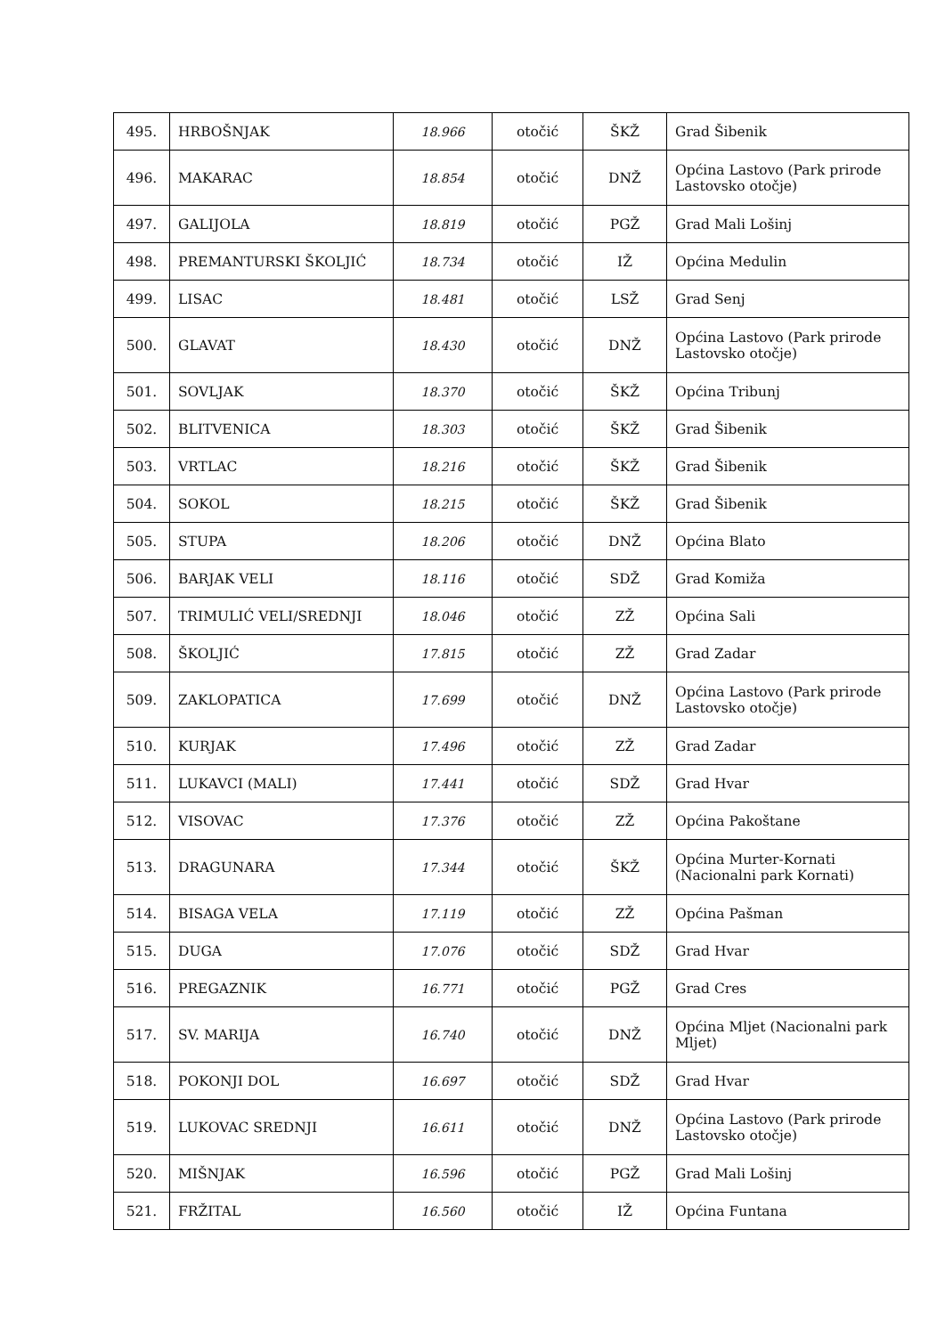| 495. | HRBOŠNJAK | 18.966 | otočić | ŠKŽ | Grad Šibenik |
| 496. | MAKARAC | 18.854 | otočić | DNŽ | Općina Lastovo (Park prirode Lastovsko otočje) |
| 497. | GALIJOLA | 18.819 | otočić | PGŽ | Grad Mali Lošinj |
| 498. | PREMANTURSKI ŠKOLJIĆ | 18.734 | otočić | IŽ | Općina Medulin |
| 499. | LISAC | 18.481 | otočić | LSŽ | Grad Senj |
| 500. | GLAVAT | 18.430 | otočić | DNŽ | Općina Lastovo (Park prirode Lastovsko otočje) |
| 501. | SOVLJAK | 18.370 | otočić | ŠKŽ | Općina Tribunj |
| 502. | BLITVENICA | 18.303 | otočić | ŠKŽ | Grad Šibenik |
| 503. | VRTLAC | 18.216 | otočić | ŠKŽ | Grad Šibenik |
| 504. | SOKOL | 18.215 | otočić | ŠKŽ | Grad Šibenik |
| 505. | STUPA | 18.206 | otočić | DNŽ | Općina Blato |
| 506. | BARJAK VELI | 18.116 | otočić | SDŽ | Grad Komiža |
| 507. | TRIMULIĆ VELI/SREDNJI | 18.046 | otočić | ZŽ | Općina Sali |
| 508. | ŠKOLJIĆ | 17.815 | otočić | ZŽ | Grad Zadar |
| 509. | ZAKLOPATICA | 17.699 | otočić | DNŽ | Općina Lastovo (Park prirode Lastovsko otočje) |
| 510. | KURJAK | 17.496 | otočić | ZŽ | Grad Zadar |
| 511. | LUKAVCI (MALI) | 17.441 | otočić | SDŽ | Grad Hvar |
| 512. | VISOVAC | 17.376 | otočić | ZŽ | Općina Pakoštane |
| 513. | DRAGUNARA | 17.344 | otočić | ŠKŽ | Općina Murter-Kornati (Nacionalni park Kornati) |
| 514. | BISAGA VELA | 17.119 | otočić | ZŽ | Općina Pašman |
| 515. | DUGA | 17.076 | otočić | SDŽ | Grad Hvar |
| 516. | PREGAZNIK | 16.771 | otočić | PGŽ | Grad Cres |
| 517. | SV. MARIJA | 16.740 | otočić | DNŽ | Općina Mljet (Nacionalni park Mljet) |
| 518. | POKONJI DOL | 16.697 | otočić | SDŽ | Grad Hvar |
| 519. | LUKOVAC SREDNJI | 16.611 | otočić | DNŽ | Općina Lastovo (Park prirode Lastovsko otočje) |
| 520. | MIŠNJAK | 16.596 | otočić | PGŽ | Grad Mali Lošinj |
| 521. | FRŽITAL | 16.560 | otočić | IŽ | Općina Funtana |